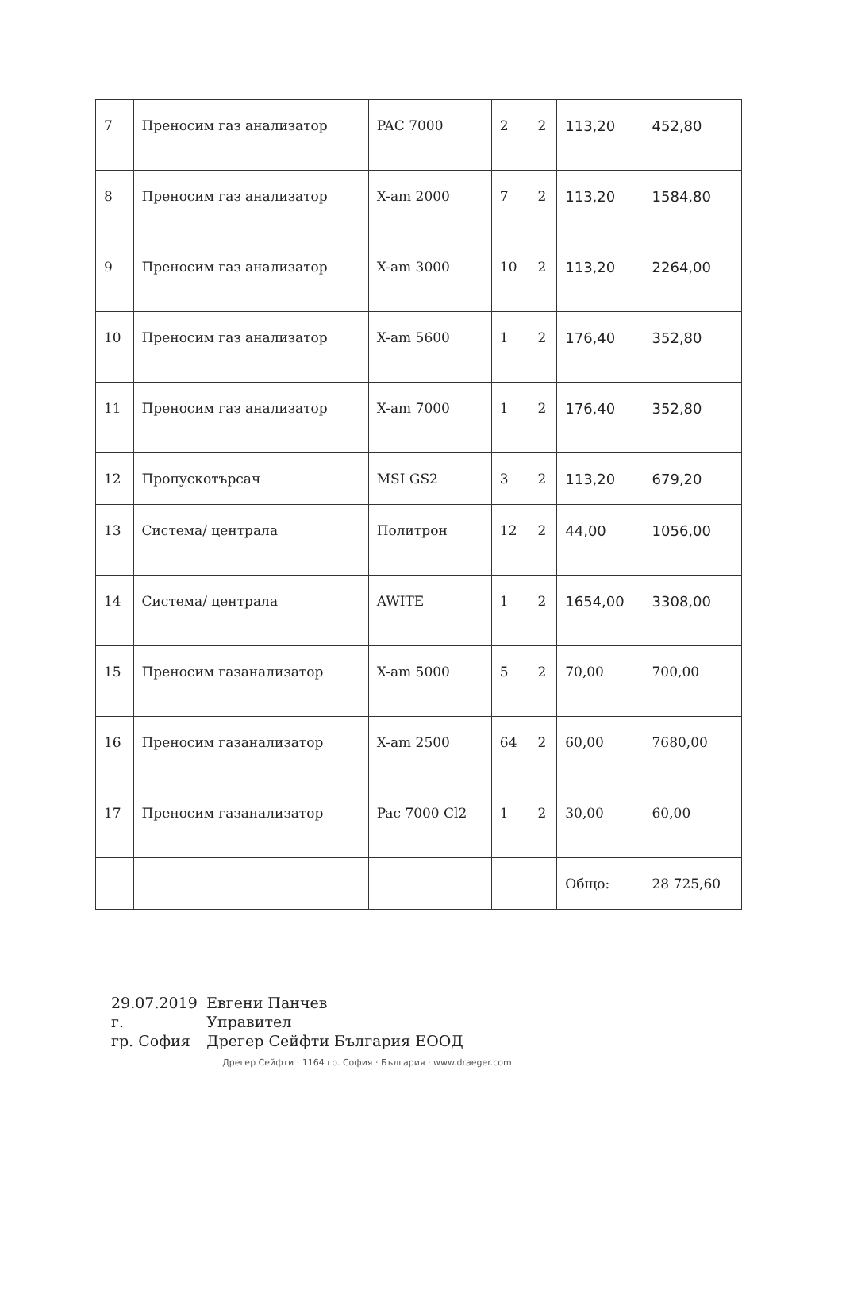| 7 | Преносим газ анализатор | PAC 7000 | 2 | 2 | 113,20 | 452,80 |
| 8 | Преносим газ анализатор | X-am 2000 | 7 | 2 | 113,20 | 1584,80 |
| 9 | Преносим газ анализатор | X-am 3000 | 10 | 2 | 113,20 | 2264,00 |
| 10 | Преносим газ анализатор | X-am 5600 | 1 | 2 | 176,40 | 352,80 |
| 11 | Преносим газ анализатор | X-am 7000 | 1 | 2 | 176,40 | 352,80 |
| 12 | Пропускотърсач | MSI GS2 | 3 | 2 | 113,20 | 679,20 |
| 13 | Система/ централа | Политрон | 12 | 2 | 44,00 | 1056,00 |
| 14 | Система/ централа | AWITE | 1 | 2 | 1654,00 | 3308,00 |
| 15 | Преносим газанализатор | X-am 5000 | 5 | 2 | 70,00 | 700,00 |
| 16 | Преносим газанализатор | X-am 2500 | 64 | 2 | 60,00 | 7680,00 |
| 17 | Преносим газанализатор | Pac 7000 Cl2 | 1 | 2 | 30,00 | 60,00 |
| | | | | | Общо: | 28 725,60 |
29.07.2019 г.
гр. София
Евгени Панчев
Управител
Дрегер Сейфти България ЕООД Дрегер Сейфти · 1164 гр. София · България · www.draeger.com